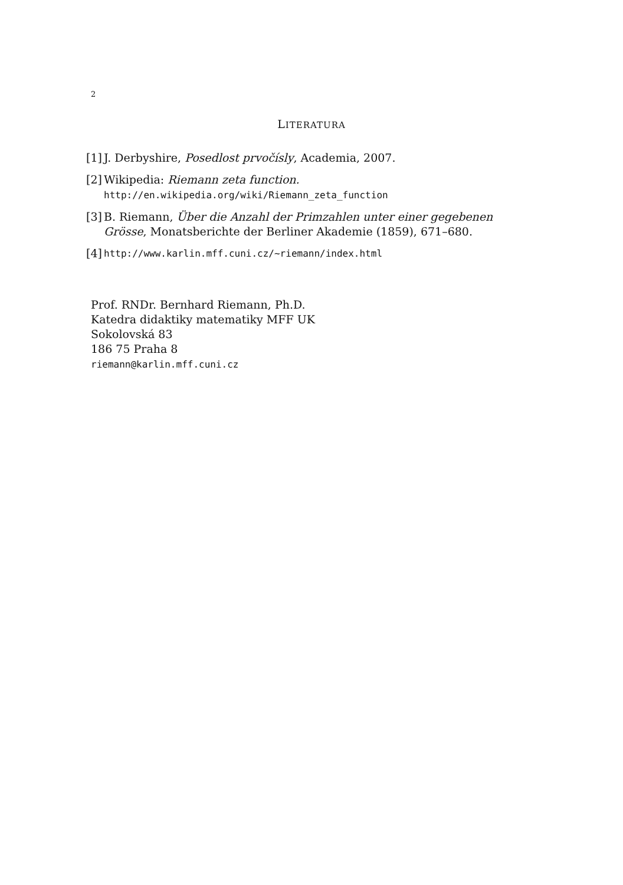2
LITERATURA
[1] J. Derbyshire, Posedlost prvočísly, Academia, 2007.
[2] Wikipedia: Riemann zeta function.
http://en.wikipedia.org/wiki/Riemann_zeta_function
[3] B. Riemann, Über die Anzahl der Primzahlen unter einer gegebenen Grösse, Monatsberichte der Berliner Akademie (1859), 671–680.
[4] http://www.karlin.mff.cuni.cz/~riemann/index.html
Prof. RNDr. Bernhard Riemann, Ph.D.
Katedra didaktiky matematiky MFF UK
Sokolovská 83
186 75 Praha 8
riemann@karlin.mff.cuni.cz